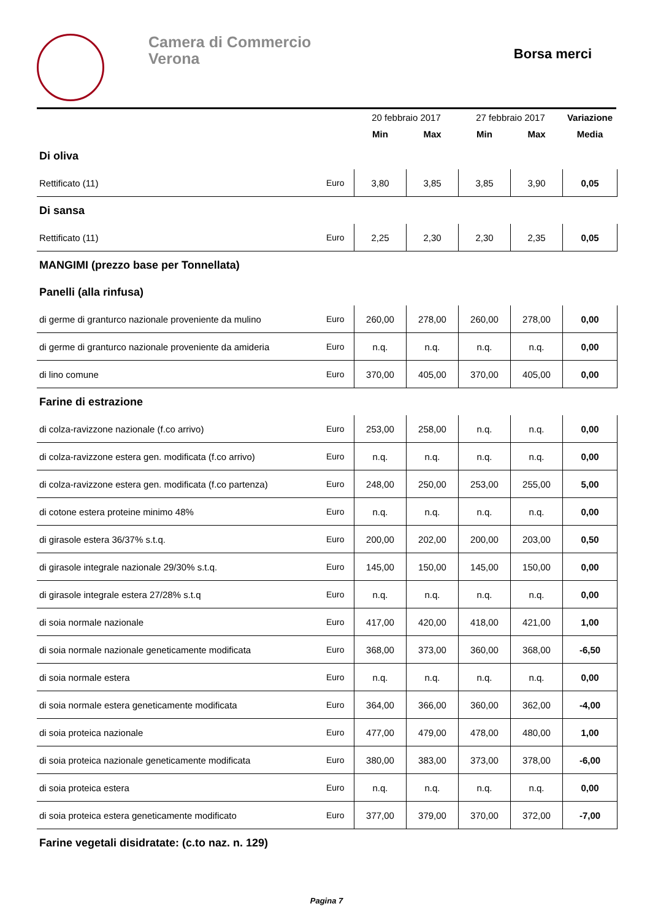Camera di Commercio
Verona
Borsa merci
| | | 20 febbraio 2017 | | 27 febbraio 2017 | | Variazione |
| --- | --- | --- | --- | --- | --- | --- |
| | | Min | Max | Min | Max | Media |
| Di oliva | | | | | | |
| Rettificato (11) | Euro | 3,80 | 3,85 | 3,85 | 3,90 | 0,05 |
| Di sansa | | | | | | |
| Rettificato (11) | Euro | 2,25 | 2,30 | 2,30 | 2,35 | 0,05 |
| MANGIMI (prezzo base per Tonnellata) | | | | | | |
| Panelli (alla rinfusa) | | | | | | |
| di germe di granturco nazionale proveniente da mulino | Euro | 260,00 | 278,00 | 260,00 | 278,00 | 0,00 |
| di germe di granturco nazionale proveniente da amideria | Euro | n.q. | n.q. | n.q. | n.q. | 0,00 |
| di lino comune | Euro | 370,00 | 405,00 | 370,00 | 405,00 | 0,00 |
| Farine di estrazione | | | | | | |
| di colza-ravizzone nazionale (f.co arrivo) | Euro | 253,00 | 258,00 | n.q. | n.q. | 0,00 |
| di colza-ravizzone estera gen. modificata (f.co arrivo) | Euro | n.q. | n.q. | n.q. | n.q. | 0,00 |
| di colza-ravizzone estera gen. modificata (f.co partenza) | Euro | 248,00 | 250,00 | 253,00 | 255,00 | 5,00 |
| di cotone estera proteine minimo 48% | Euro | n.q. | n.q. | n.q. | n.q. | 0,00 |
| di girasole estera 36/37% s.t.q. | Euro | 200,00 | 202,00 | 200,00 | 203,00 | 0,50 |
| di girasole integrale nazionale 29/30% s.t.q. | Euro | 145,00 | 150,00 | 145,00 | 150,00 | 0,00 |
| di girasole integrale estera 27/28% s.t.q | Euro | n.q. | n.q. | n.q. | n.q. | 0,00 |
| di soia normale nazionale | Euro | 417,00 | 420,00 | 418,00 | 421,00 | 1,00 |
| di soia normale nazionale geneticamente modificata | Euro | 368,00 | 373,00 | 360,00 | 368,00 | -6,50 |
| di soia normale estera | Euro | n.q. | n.q. | n.q. | n.q. | 0,00 |
| di soia normale estera geneticamente modificata | Euro | 364,00 | 366,00 | 360,00 | 362,00 | -4,00 |
| di soia proteica nazionale | Euro | 477,00 | 479,00 | 478,00 | 480,00 | 1,00 |
| di soia proteica nazionale geneticamente modificata | Euro | 380,00 | 383,00 | 373,00 | 378,00 | -6,00 |
| di soia proteica estera | Euro | n.q. | n.q. | n.q. | n.q. | 0,00 |
| di soia proteica estera geneticamente modificato | Euro | 377,00 | 379,00 | 370,00 | 372,00 | -7,00 |
| Farine vegetali disidratate: (c.to naz. n. 129) | | | | | | |
Pagina 7